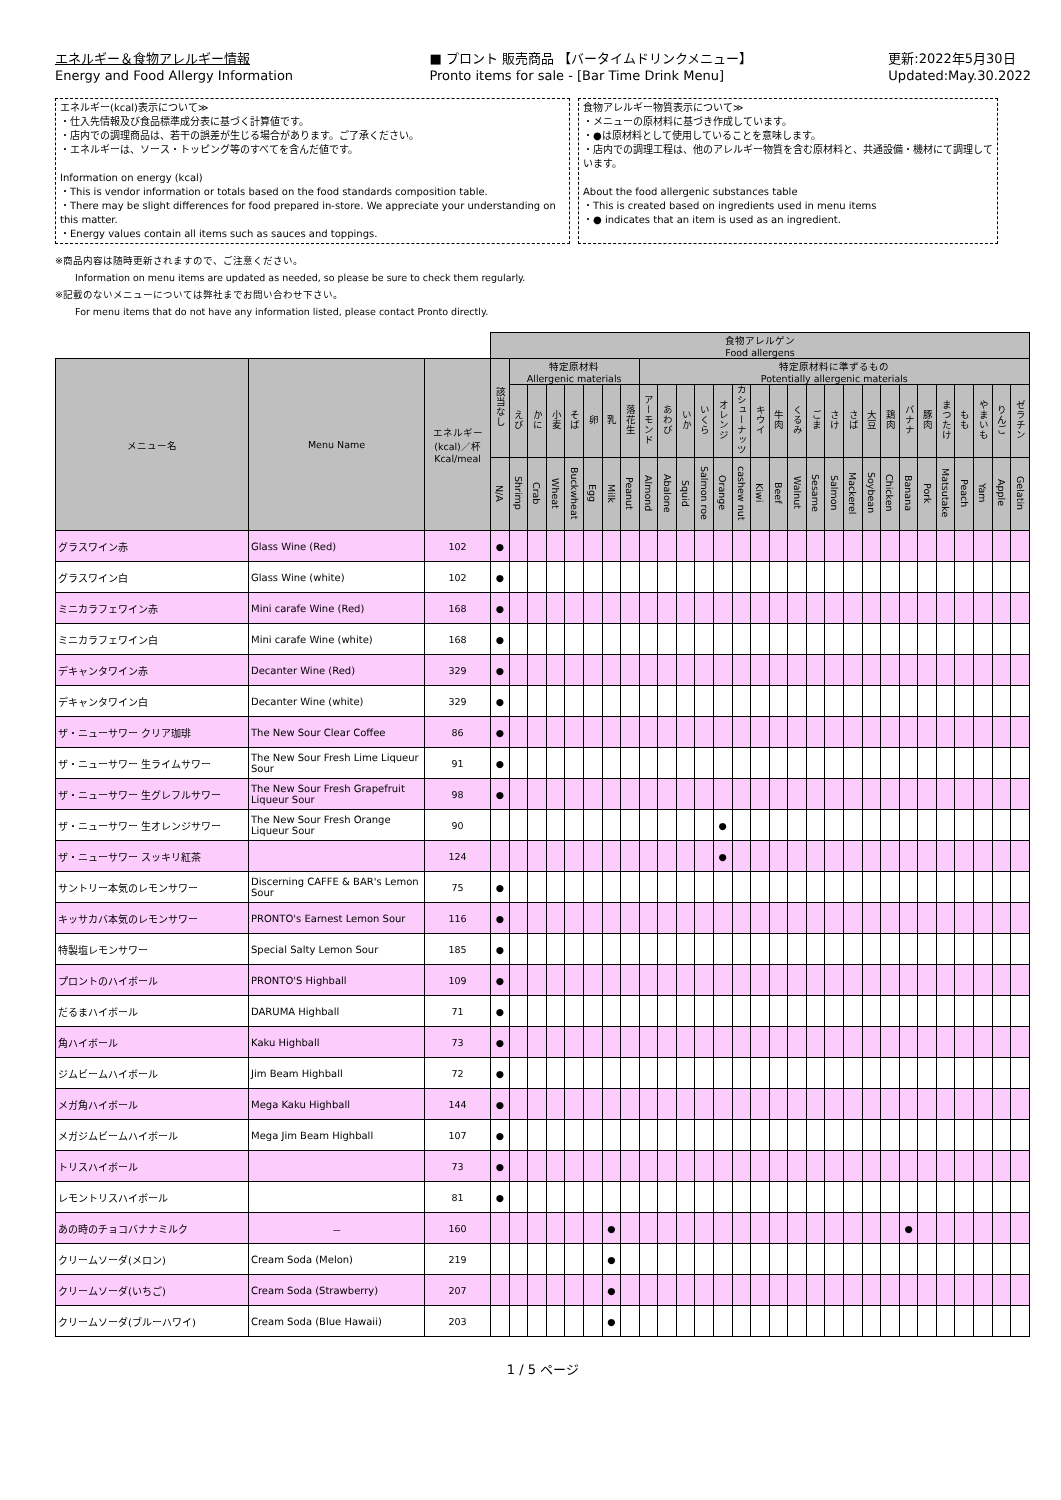エネルギー＆食物アレルギー情報
Energy and Food Allergy Information
■ プロント 販売商品 【バータイムドリンクメニュー】
Pronto items for sale - [Bar Time Drink Menu]
更新:2022年5月30日
Updated:May.30.2022
エネルギー(kcal)表示について≫
・仕入先情報及び食品標準成分表に基づく計算値です。
・店内での調理商品は、若干の誤差が生じる場合があります。ご了承ください。
・エネルギーは、ソース・トッピング等のすべてを含んだ値です。
Information on energy (kcal)
・This is vendor information or totals based on the food standards composition table.
・There may be slight differences for food prepared in-store. We appreciate your understanding on this matter.
・Energy values contain all items such as sauces and toppings.
食物アレルギー物質表示について≫
・メニューの原材料に基づき作成しています。
・●は原材料として使用していることを意味します。
・店内での調理工程は、他のアレルギー物質を含む原材料と、共通設備・機材にて調理しています。
About the food allergenic substances table
・This is created based on ingredients used in menu items
・● indicates that an item is used as an ingredient.
※商品内容は随時更新されますので、ご注意ください。
Information on menu items are updated as needed, so please be sure to check them regularly.
※記載のないメニューについては弊社までお問い合わせ下さい。
For menu items that do not have any information listed, please contact Pronto directly.
| | | | 食物アレルゲン Food allergens | | | | | | | | | | | | | | | | | | | | | | | | | | | | |
| --- | --- | --- | --- | --- | --- | --- | --- | --- | --- | --- | --- | --- | --- | --- | --- | --- | --- | --- | --- | --- | --- | --- | --- | --- | --- | --- | --- | --- | --- | --- | --- |
| メニュー名 | Menu Name | エネルギー (kcal)／杯 Kcal/meal | 該当なし | 特定原材料 Allergenic materials | | | | | | | 特定原材料に準ずるもの Potentially allergenic materials | | | | | | | | | | | | | | | | | | | | |
| | | | | えび | かに | 小麦 | そば | 卵 | 乳 | 落花生 | アーモンド | あわび | いか | いくら | オレンジ | カシューナッツ | キウイ | 牛肉 | くるみ | ごま | さけ | さば | 大豆 | 鶏肉 | バナナ | 豚肉 | まつたけ | もも | やまいも | りんご | ゼラチン |
| | | | N/A | Shrimp | Crab | Wheat | Buckwheat | Egg | Milk | Peanut | Almond | Abalone | Squid | Salmon roe | Orange | cashew nut | Kiwi | Beef | Walnut | Sesame | Salmon | Mackerel | Soybean | Chicken | Banana | Pork | Matsutake | Peach | Yam | Apple | Gelatin |
| グラスワイン赤 | Glass Wine (Red) | 102 | ● | | | | | | | | | | | | | | | | | | | | | | | | | | | | |
| グラスワイン白 | Glass Wine (white) | 102 | ● | | | | | | | | | | | | | | | | | | | | | | | | | | | | |
| ミニカラフェワイン赤 | Mini carafe Wine (Red) | 168 | ● | | | | | | | | | | | | | | | | | | | | | | | | | | | | |
| ミニカラフェワイン白 | Mini carafe Wine (white) | 168 | ● | | | | | | | | | | | | | | | | | | | | | | | | | | | | |
| デキャンタワイン赤 | Decanter Wine (Red) | 329 | ● | | | | | | | | | | | | | | | | | | | | | | | | | | | | |
| デキャンタワイン白 | Decanter Wine (white) | 329 | ● | | | | | | | | | | | | | | | | | | | | | | | | | | | | |
| ザ・ニューサワー クリア珈琲 | The New Sour Clear Coffee | 86 | ● | | | | | | | | | | | | | | | | | | | | | | | | | | | | |
| ザ・ニューサワー 生ライムサワー | The New Sour Fresh Lime Liqueur Sour | 91 | ● | | | | | | | | | | | | | | | | | | | | | | | | | | | | |
| ザ・ニューサワー 生グレフルサワー | The New Sour Fresh Grapefruit Liqueur Sour | 98 | ● | | | | | | | | | | | | | | | | | | | | | | | | | | | | |
| ザ・ニューサワー 生オレンジサワー | The New Sour Fresh Orange Liqueur Sour | 90 | | | | | | | | | | | | | ● | | | | | | | | | | | | | | | | |
| ザ・ニューサワー スッキリ紅茶 | | 124 | | | | | | | | | | | | | ● | | | | | | | | | | | | | | | | |
| サントリー本気のレモンサワー | Discerning CAFFE & BAR's Lemon Sour | 75 | ● | | | | | | | | | | | | | | | | | | | | | | | | | | | | |
| キッサカバ本気のレモンサワー | PRONTO's Earnest Lemon Sour | 116 | ● | | | | | | | | | | | | | | | | | | | | | | | | | | | | |
| 特製塩レモンサワー | Special Salty Lemon Sour | 185 | ● | | | | | | | | | | | | | | | | | | | | | | | | | | | | |
| プロントのハイボール | PRONTO'S Highball | 109 | ● | | | | | | | | | | | | | | | | | | | | | | | | | | | | |
| だるまハイボール | DARUMA Highball | 71 | ● | | | | | | | | | | | | | | | | | | | | | | | | | | | | |
| 角ハイボール | Kaku Highball | 73 | ● | | | | | | | | | | | | | | | | | | | | | | | | | | | | |
| ジムビームハイボール | Jim Beam Highball | 72 | ● | | | | | | | | | | | | | | | | | | | | | | | | | | | | |
| メガ角ハイボール | Mega Kaku Highball | 144 | ● | | | | | | | | | | | | | | | | | | | | | | | | | | | | |
| メガジムビームハイボール | Mega Jim Beam Highball | 107 | ● | | | | | | | | | | | | | | | | | | | | | | | | | | | | |
| トリスハイボール | | 73 | ● | | | | | | | | | | | | | | | | | | | | | | | | | | | | |
| レモントリスハイボール | | 81 | ● | | | | | | | | | | | | | | | | | | | | | | | | | | | | |
| あの時のチョコバナナミルク | － | 160 | | | | | | | ● | | | | | | | | | | | | | | | | ● | | | | | | |
| クリームソーダ(メロン) | Cream Soda (Melon) | 219 | | | | | | | ● | | | | | | | | | | | | | | | | | | | | | | |
| クリームソーダ(いちご) | Cream Soda (Strawberry) | 207 | | | | | | | ● | | | | | | | | | | | | | | | | | | | | | | |
| クリームソーダ(ブルーハワイ) | Cream Soda (Blue Hawaii) | 203 | | | | | | | ● | | | | | | | | | | | | | | | | | | | | | | |
1 / 5 ページ